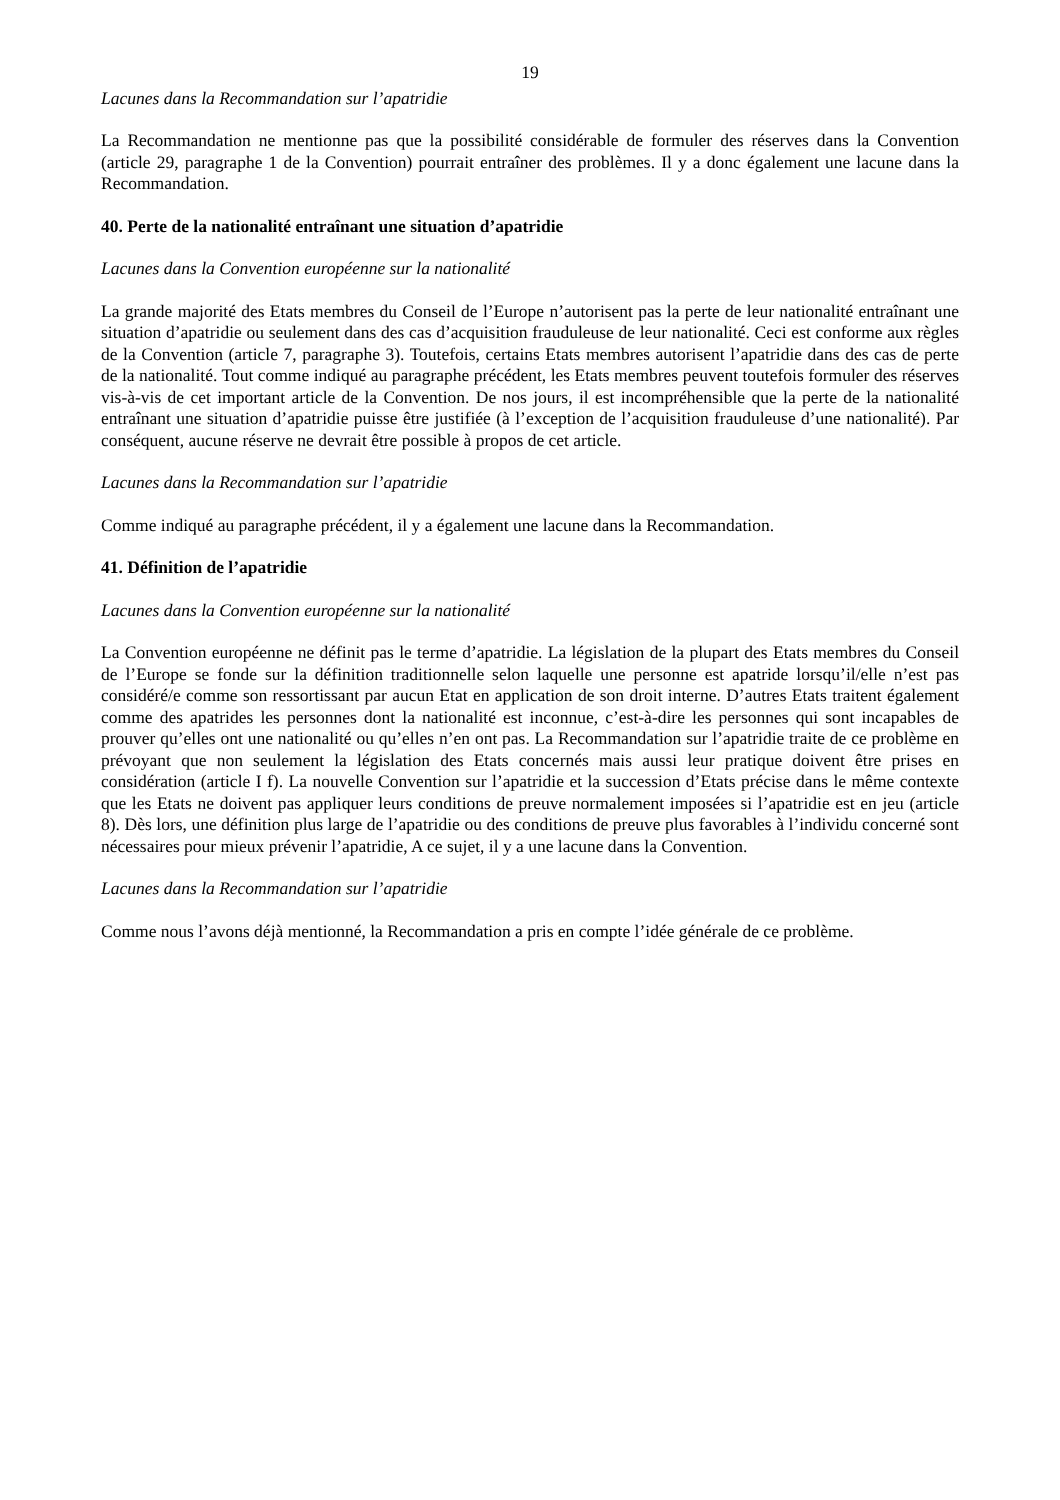19
Lacunes dans la Recommandation sur l’apatridie
La Recommandation ne mentionne pas que la possibilité considérable de formuler des réserves dans la Convention (article 29, paragraphe 1 de la Convention) pourrait entraîner des problèmes. Il y a donc également une lacune dans la Recommandation.
40. Perte de la nationalité entraînant une situation d’apatridie
Lacunes dans la Convention européenne sur la nationalité
La grande majorité des Etats membres du Conseil de l’Europe n’autorisent pas la perte de leur nationalité entraînant une situation d’apatridie ou seulement dans des cas d’acquisition frauduleuse de leur nationalité. Ceci est conforme aux règles de la Convention (article 7, paragraphe 3). Toutefois, certains Etats membres autorisent l’apatridie dans des cas de perte de la nationalité. Tout comme indiqué au paragraphe précédent, les Etats membres peuvent toutefois formuler des réserves vis-à-vis de cet important article de la Convention. De nos jours, il est incompréhensible que la perte de la nationalité entraînant une situation d’apatridie puisse être justifiée (à l’exception de l’acquisition frauduleuse d’une nationalité). Par conséquent, aucune réserve ne devrait être possible à propos de cet article.
Lacunes dans la Recommandation sur l’apatridie
Comme indiqué au paragraphe précédent, il y a également une lacune dans la Recommandation.
41. Définition de l’apatridie
Lacunes dans la Convention européenne sur la nationalité
La Convention européenne ne définit pas le terme d’apatridie. La législation de la plupart des Etats membres du Conseil de l’Europe se fonde sur la définition traditionnelle selon laquelle une personne est apatride lorsqu’il/elle n’est pas considéré/e comme son ressortissant par aucun Etat en application de son droit interne. D’autres Etats traitent également comme des apatrides les personnes dont la nationalité est inconnue, c’est-à-dire les personnes qui sont incapables de prouver qu’elles ont une nationalité ou qu’elles n’en ont pas. La Recommandation sur l’apatridie traite de ce problème en prévoyant que non seulement la législation des Etats concernés mais aussi leur pratique doivent être prises en considération (article I f). La nouvelle Convention sur l’apatridie et la succession d’Etats précise dans le même contexte que les Etats ne doivent pas appliquer leurs conditions de preuve normalement imposées si l’apatridie est en jeu (article 8). Dès lors, une définition plus large de l’apatridie ou des conditions de preuve plus favorables à l’individu concerné sont nécessaires pour mieux prévenir l’apatridie, A ce sujet, il y a une lacune dans la Convention.
Lacunes dans la Recommandation sur l’apatridie
Comme nous l’avons déjà mentionné, la Recommandation a pris en compte l’idée générale de ce problème.